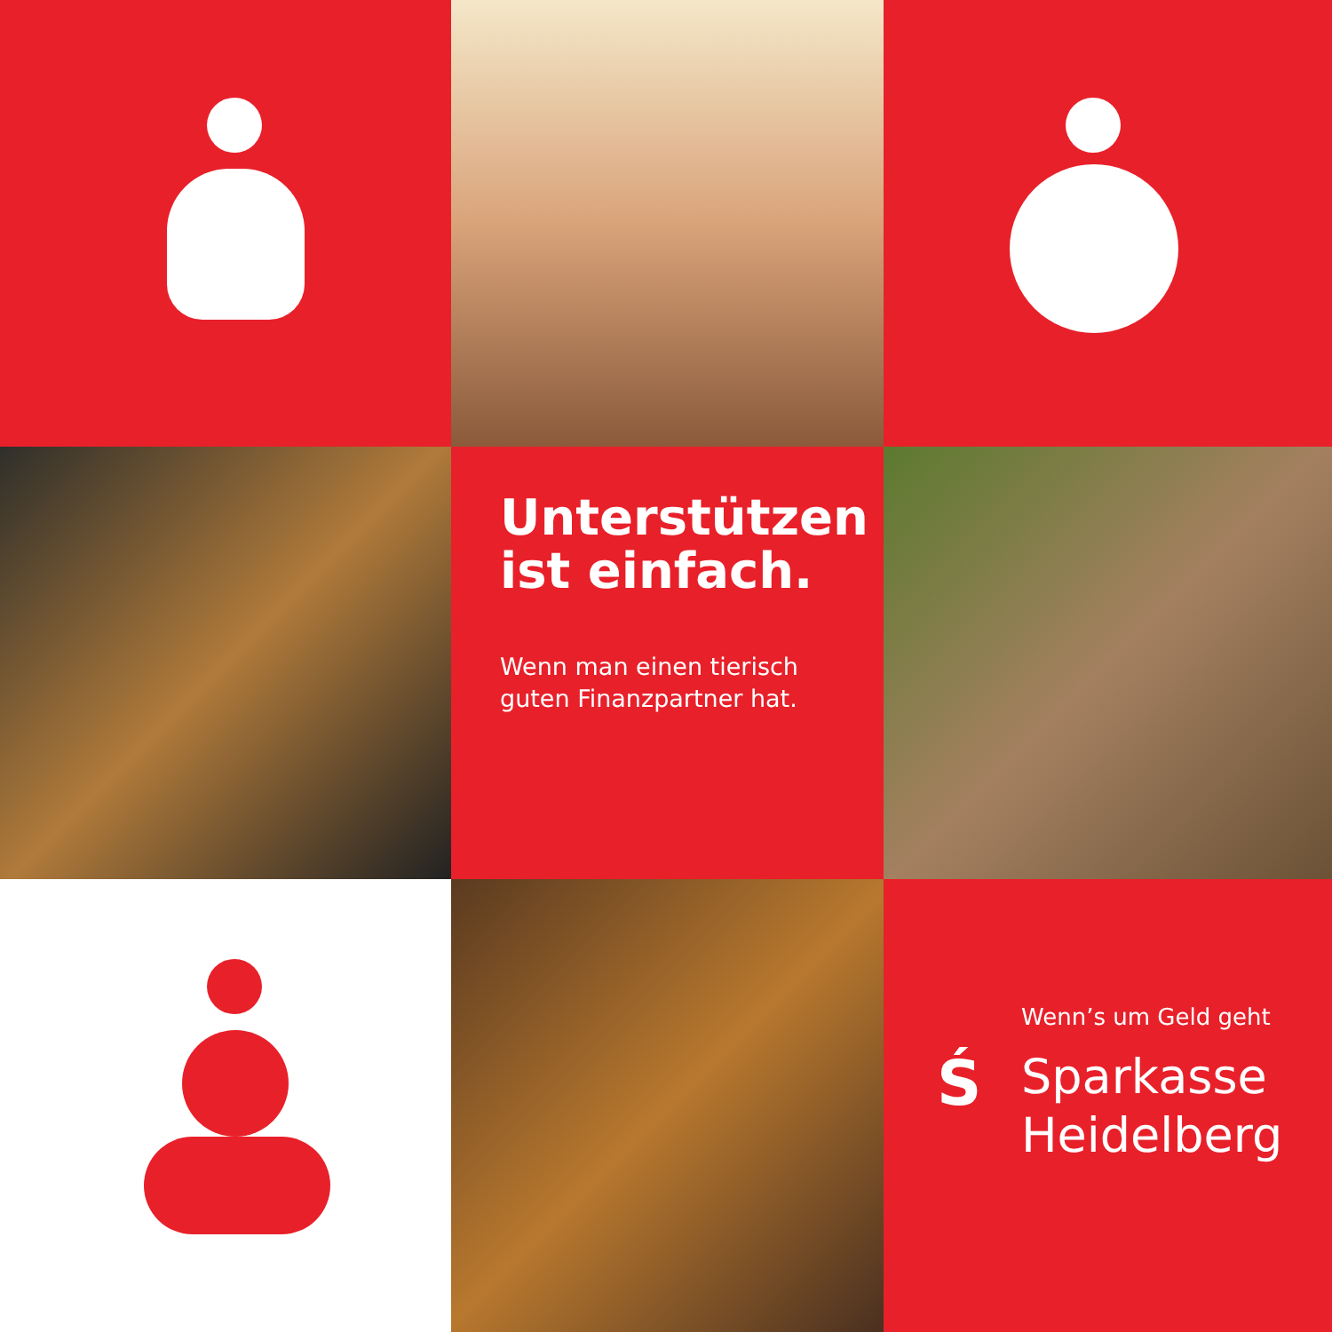Unterstützen
ist einfach.
Wenn man einen tierisch
guten Finanzpartner hat.
Wenn’s um Geld geht
Ś
Sparkasse
Heidelberg